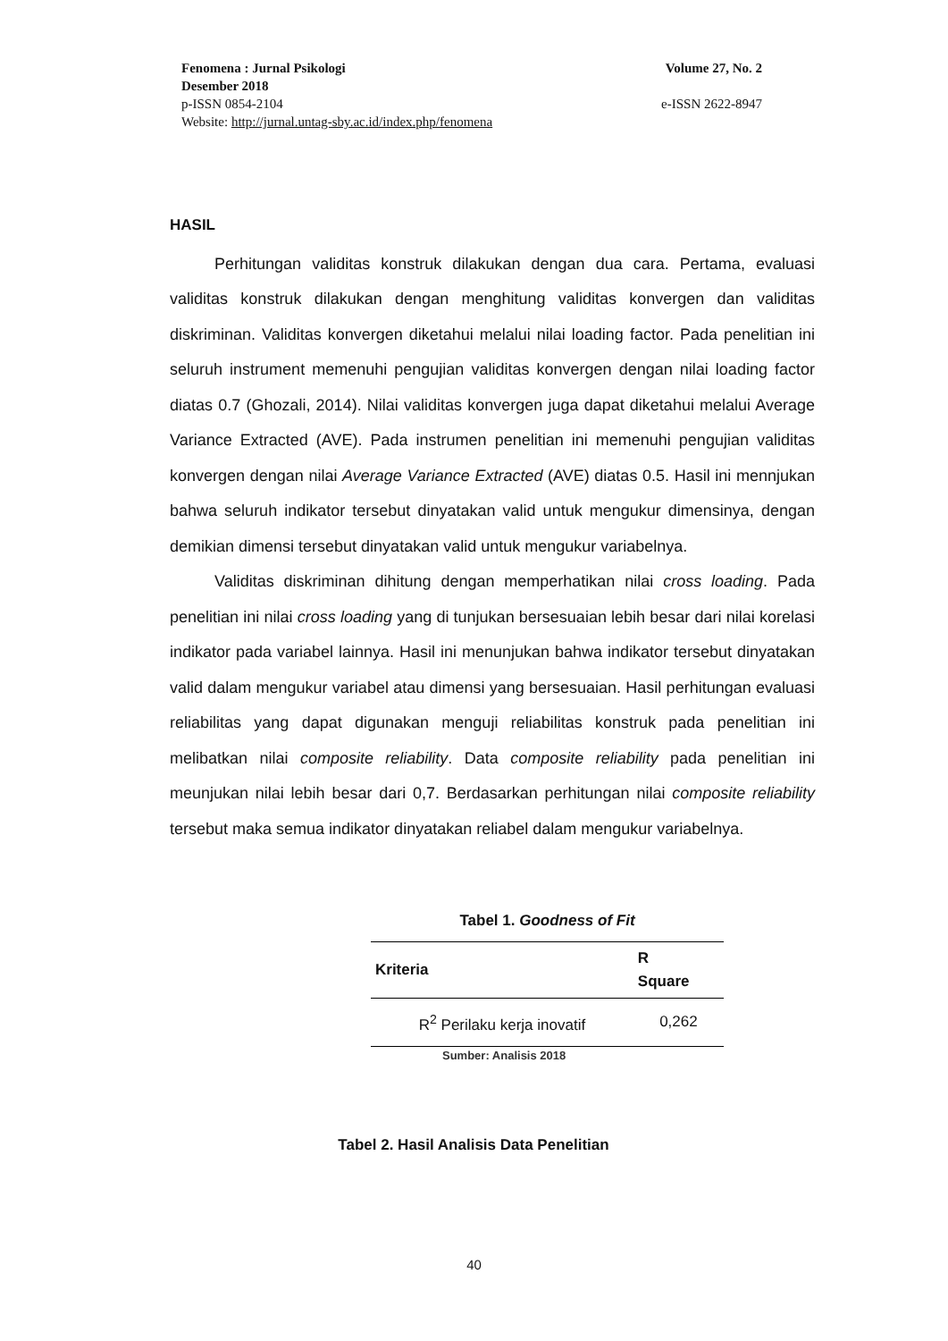Fenomena : Jurnal Psikologi Volume 27, No. 2
Desember 2018
p-ISSN 0854-2104 e-ISSN 2622-8947
Website: http://jurnal.untag-sby.ac.id/index.php/fenomena
HASIL
Perhitungan validitas konstruk dilakukan dengan dua cara. Pertama, evaluasi validitas konstruk dilakukan dengan menghitung validitas konvergen dan validitas diskriminan. Validitas konvergen diketahui melalui nilai loading factor. Pada penelitian ini seluruh instrument memenuhi pengujian validitas konvergen dengan nilai loading factor diatas 0.7 (Ghozali, 2014). Nilai validitas konvergen juga dapat diketahui melalui Average Variance Extracted (AVE). Pada instrumen penelitian ini memenuhi pengujian validitas konvergen dengan nilai Average Variance Extracted (AVE) diatas 0.5. Hasil ini mennjukan bahwa seluruh indikator tersebut dinyatakan valid untuk mengukur dimensinya, dengan demikian dimensi tersebut dinyatakan valid untuk mengukur variabelnya.
Validitas diskriminan dihitung dengan memperhatikan nilai cross loading. Pada penelitian ini nilai cross loading yang di tunjukan bersesuaian lebih besar dari nilai korelasi indikator pada variabel lainnya. Hasil ini menunjukan bahwa indikator tersebut dinyatakan valid dalam mengukur variabel atau dimensi yang bersesuaian. Hasil perhitungan evaluasi reliabilitas yang dapat digunakan menguji reliabilitas konstruk pada penelitian ini melibatkan nilai composite reliability. Data composite reliability pada penelitian ini meunjukan nilai lebih besar dari 0,7. Berdasarkan perhitungan nilai composite reliability tersebut maka semua indikator dinyatakan reliabel dalam mengukur variabelnya.
Tabel 1. Goodness of Fit
| Kriteria | R Square |
| --- | --- |
| R<sup>2</sup> Perilaku kerja inovatif | 0,262 |
Sumber: Analisis 2018
Tabel 2. Hasil Analisis Data Penelitian
40